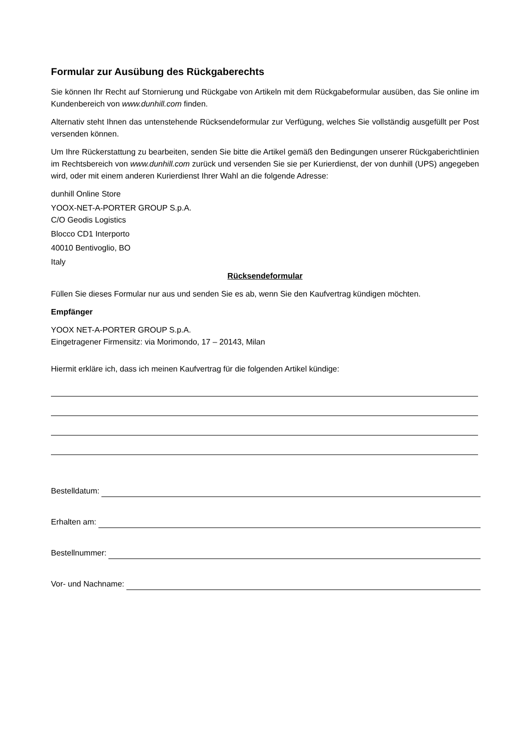Formular zur Ausübung des Rückgaberechts
Sie können Ihr Recht auf Stornierung und Rückgabe von Artikeln mit dem Rückgabeformular ausüben, das Sie online im Kundenbereich von www.dunhill.com finden.
Alternativ steht Ihnen das untenstehende Rücksendeformular zur Verfügung, welches Sie vollständig ausgefüllt per Post versenden können.
Um Ihre Rückerstattung zu bearbeiten, senden Sie bitte die Artikel gemäß den Bedingungen unserer Rückgaberichtlinien im Rechtsbereich von www.dunhill.com zurück und versenden Sie sie per Kurierdienst, der von dunhill (UPS) angegeben wird, oder mit einem anderen Kurierdienst Ihrer Wahl an die folgende Adresse:
dunhill Online Store
YOOX-NET-A-PORTER GROUP S.p.A.
C/O Geodis Logistics
Blocco CD1 Interporto
40010 Bentivoglio, BO
Italy
Rücksendeformular
Füllen Sie dieses Formular nur aus und senden Sie es ab, wenn Sie den Kaufvertrag kündigen möchten.
Empfänger
YOOX NET-A-PORTER GROUP S.p.A.
Eingetragener Firmensitz: via Morimondo, 17 – 20143, Milan
Hiermit erkläre ich, dass ich meinen Kaufvertrag für die folgenden Artikel kündige:
Bestelldatum:
Erhalten am:
Bestellnummer:
Vor- und Nachname: